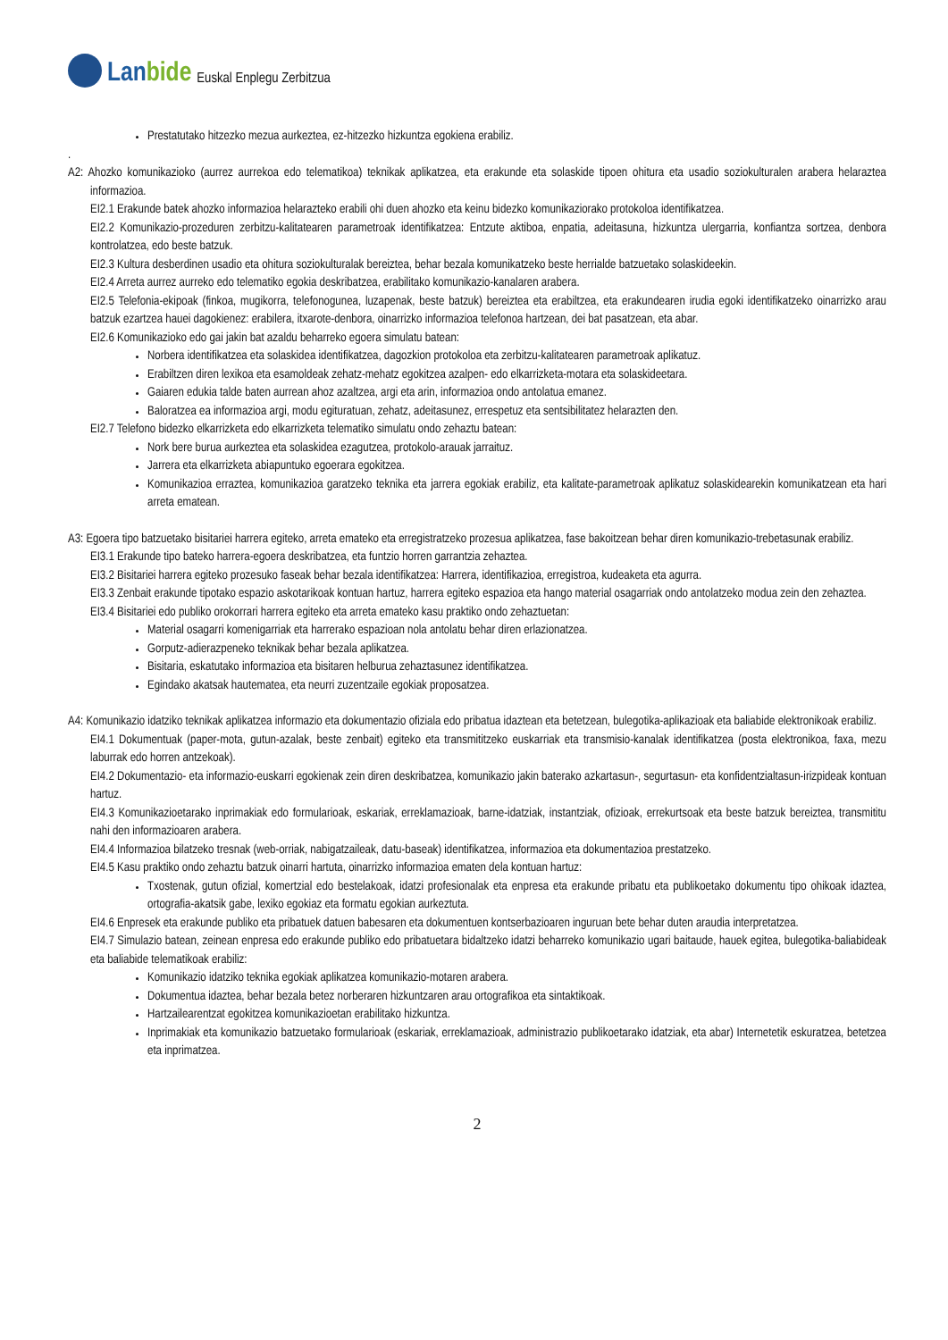Lanbide
Euskal Enplegu Zerbitzua
Prestatutako hitzezko mezua aurkeztea, ez-hitzezko hizkuntza egokiena erabiliz.
.
A2: Ahozko komunikazioko (aurrez aurrekoa edo telematikoa) teknikak aplikatzea, eta erakunde eta solaskide tipoen ohitura eta usadio soziokulturalen arabera helaraztea informazioa.
EI2.1 Erakunde batek ahozko informazioa helarazteko erabili ohi duen ahozko eta keinu bidezko komunikaziorako protokoloa identifikatzea.
EI2.2 Komunikazio-prozeduren zerbitzu-kalitatearen parametroak identifikatzea: Entzute aktiboa, enpatia, adeitasuna, hizkuntza ulergarria, konfiantza sortzea, denbora kontrolatzea, edo beste batzuk.
EI2.3 Kultura desberdinen usadio eta ohitura soziokulturalak bereiztea, behar bezala komunikatzeko beste herrialde batzuetako solaskideekin.
EI2.4 Arreta aurrez aurreko edo telematiko egokia deskribatzea, erabilitako komunikazio-kanalaren arabera.
EI2.5 Telefonia-ekipoak (finkoa, mugikorra, telefonogunea, luzapenak, beste batzuk) bereiztea eta erabiltzea, eta erakundearen irudia egoki identifikatzeko oinarrizko arau batzuk ezartzea hauei dagokienez: erabilera, itxarote-denbora, oinarrizko informazioa telefonoa hartzean, dei bat pasatzean, eta abar.
EI2.6 Komunikazioko edo gai jakin bat azaldu beharreko egoera simulatu batean:
Norbera identifikatzea eta solaskidea identifikatzea, dagozkion protokoloa eta zerbitzu-kalitatearen parametroak aplikatuz.
Erabiltzen diren lexikoa eta esamoldeak zehatz-mehatz egokitzea azalpen- edo elkarrizketa-motara eta solaskideetara.
Gaiaren edukia talde baten aurrean ahoz azaltzea, argi eta arin, informazioa ondo antolatua emanez.
Baloratzea ea informazioa argi, modu egituratuan, zehatz, adeitasunez, errespetuz eta sentsibilitatez helarazten den.
EI2.7 Telefono bidezko elkarrizketa edo elkarrizketa telematiko simulatu ondo zehaztu batean:
Nork bere burua aurkeztea eta solaskidea ezagutzea, protokolo-arauak jarraituz.
Jarrera eta elkarrizketa abiapuntuko egoerara egokitzea.
Komunikazioa erraztea, komunikazioa garatzeko teknika eta jarrera egokiak erabiliz, eta kalitate-parametroak aplikatuz solaskidearekin komunikatzean eta hari arreta ematean.
A3: Egoera tipo batzuetako bisitariei harrera egiteko, arreta emateko eta erregistratzeko prozesua aplikatzea, fase bakoitzean behar diren komunikazio-trebetasunak erabiliz.
EI3.1 Erakunde tipo bateko harrera-egoera deskribatzea, eta funtzio horren garrantzia zehaztea.
EI3.2 Bisitariei harrera egiteko prozesuko faseak behar bezala identifikatzea: Harrera, identifikazioa, erregistroa, kudeaketa eta agurra.
EI3.3 Zenbait erakunde tipotako espazio askotarikoak kontuan hartuz, harrera egiteko espazioa eta hango material osagarriak ondo antolatzeko modua zein den zehaztea.
EI3.4 Bisitariei edo publiko orokorrari harrera egiteko eta arreta emateko kasu praktiko ondo zehaztuetan:
Material osagarri komenigarriak eta harrerako espazioan nola antolatu behar diren erlazionatzea.
Gorputz-adierazpeneko teknikak behar bezala aplikatzea.
Bisitaria, eskatutako informazioa eta bisitaren helburua zehaztasunez identifikatzea.
Egindako akatsak hautematea, eta neurri zuzentzaile egokiak proposatzea.
A4: Komunikazio idatziko teknikak aplikatzea informazio eta dokumentazio ofiziala edo pribatua idaztean eta betetzean, bulegotika-aplikazioak eta baliabide elektronikoak erabiliz.
EI4.1 Dokumentuak (paper-mota, gutun-azalak, beste zenbait) egiteko eta transmititzeko euskarriak eta transmisio-kanalak identifikatzea (posta elektronikoa, faxa, mezu laburrak edo horren antzekoak).
EI4.2 Dokumentazio- eta informazio-euskarri egokienak zein diren deskribatzea, komunikazio jakin baterako azkartasun-, segurtasun- eta konfidentzialtasun-irizpideak kontuan hartuz.
EI4.3 Komunikazioetarako inprimakiak edo formularioak, eskariak, erreklamazioak, barne-idatziak, instantziak, ofizioak, errekurtsoak eta beste batzuk bereiztea, transmititu nahi den informazioaren arabera.
EI4.4 Informazioa bilatzeko tresnak (web-orriak, nabigatzaileak, datu-baseak) identifikatzea, informazioa eta dokumentazioa prestatzeko.
EI4.5 Kasu praktiko ondo zehaztu batzuk oinarri hartuta, oinarrizko informazioa ematen dela kontuan hartuz:
Txostenak, gutun ofizial, komertzial edo bestelakoak, idatzi profesionalak eta enpresa eta erakunde pribatu eta publikoetako dokumentu tipo ohikoak idaztea, ortografia-akatsik gabe, lexiko egokiaz eta formatu egokian aurkeztuta.
EI4.6 Enpresek eta erakunde publiko eta pribatuek datuen babesaren eta dokumentuen kontserbazioaren inguruan bete behar duten araudia interpretatzea.
EI4.7 Simulazio batean, zeinean enpresa edo erakunde publiko edo pribatuetara bidaltzeko idatzi beharreko komunikazio ugari baitaude, hauek egitea, bulegotika-baliabideak eta baliabide telematikoak erabiliz:
Komunikazio idatziko teknika egokiak aplikatzea komunikazio-motaren arabera.
Dokumentua idaztea, behar bezala betez norberaren hizkuntzaren arau ortografikoa eta sintaktikoak.
Hartzailearentzat egokitzea komunikazioetan erabilitako hizkuntza.
Inprimakiak eta komunikazio batzuetako formularioak (eskariak, erreklamazioak, administrazio publikoetarako idatziak, eta abar) Internetetik eskuratzea, betetzea eta inprimatzea.
2